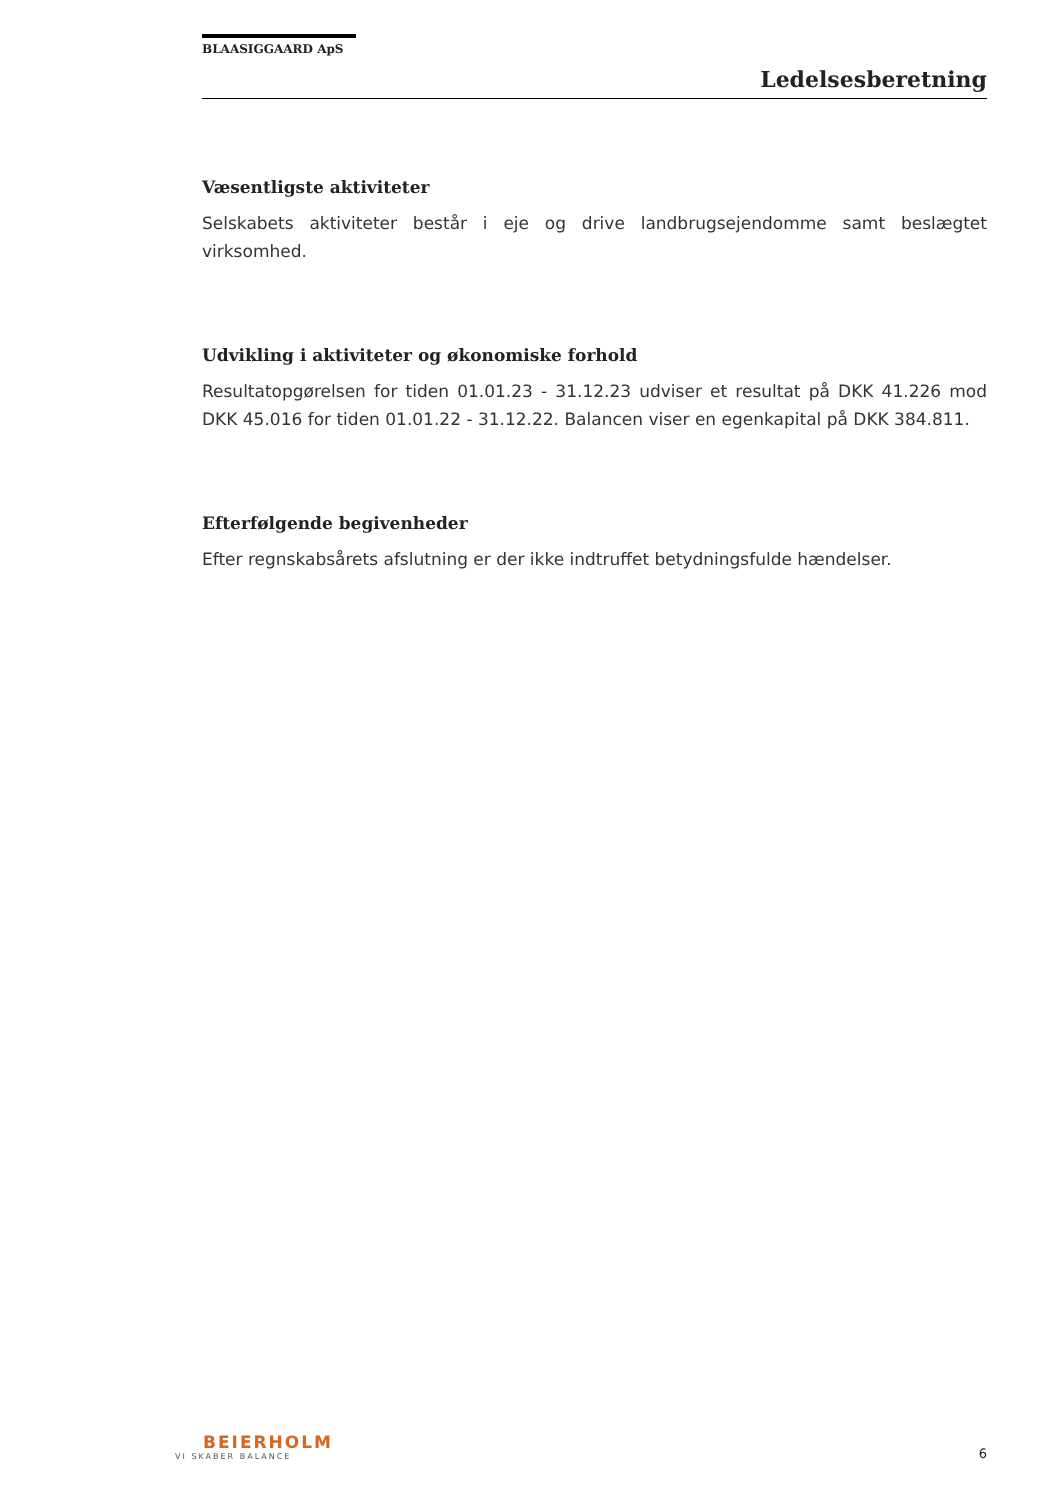BLAASIGGAARD ApS
Ledelsesberetning
Væsentligste aktiviteter
Selskabets aktiviteter består i eje og drive landbrugsejendomme samt beslægtet virksomhed.
Udvikling i aktiviteter og økonomiske forhold
Resultatopgørelsen for tiden 01.01.23 - 31.12.23 udviser et resultat på DKK 41.226 mod DKK 45.016 for tiden 01.01.22 - 31.12.22. Balancen viser en egenkapital på DKK 384.811.
Efterfølgende begivenheder
Efter regnskabsårets afslutning er der ikke indtruffet betydningsfulde hændelser.
BEIERHOLM
VI SKABER BALANCE
6